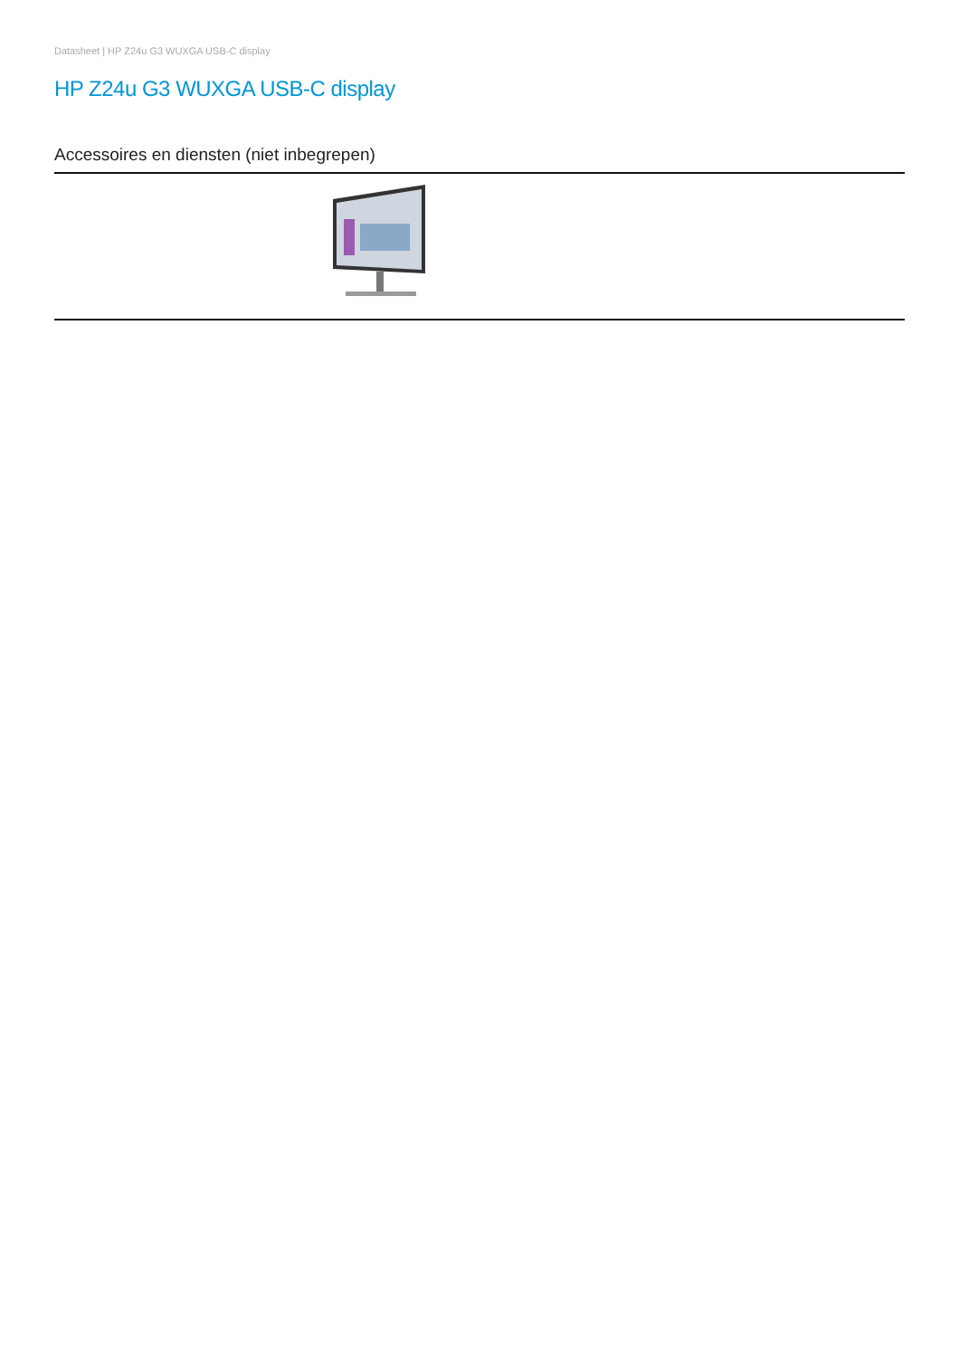Datasheet | HP Z24u G3 WUXGA USB-C display
HP Z24u G3 WUXGA USB-C display
Accessoires en diensten (niet inbegrepen)